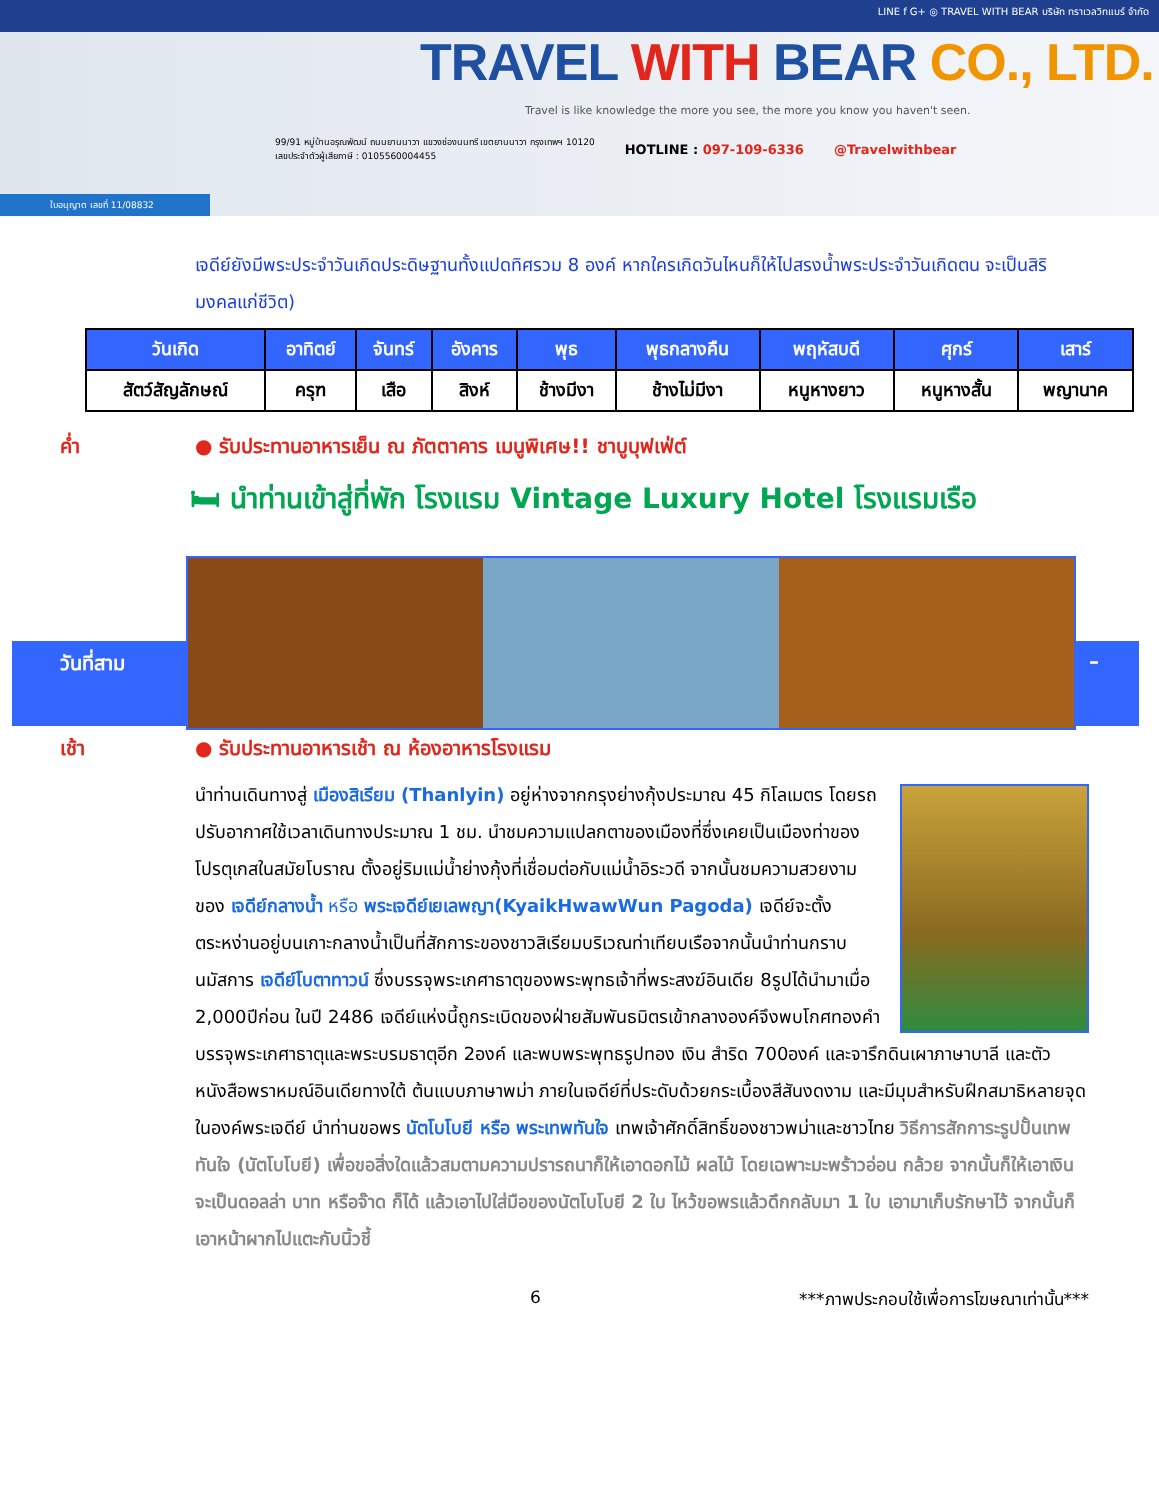LINE f G+ ◎ TRAVEL WITH BEAR บริษัท ทราเวลวิทแบร์ จำกัด
TRAVEL WITH BEAR CO., LTD.
Travel is like knowledge the more you see, the more you know you haven't seen.
99/91 หมู่บ้านอรุณพัฒน์ ถนนยานนาวา แขวงช่องนนทรี เขตยานนาวา กรุงเทพฯ 10120
เลขประจำตัวผู้เสียภาษี : 0105560004455
HOTLINE : 097-109-6336 @Travelwithbear
ใบอนุญาต เลขที่ 11/08832
เจดีย์ยังมีพระประจำวันเกิดประดิษฐานทั้งแปดทิศรวม 8 องค์ หากใครเกิดวันไหนก็ให้ไปสรงน้ำพระประจำวันเกิดตน จะเป็นสิริมงคลแก่ชีวิต)
| วันเกิด | อาทิตย์ | จันทร์ | อังคาร | พุธ | พุธกลางคืน | พฤหัสบดี | ศุกร์ | เสาร์ |
| --- | --- | --- | --- | --- | --- | --- | --- | --- |
| สัตว์สัญลักษณ์ | ครุฑ | เสือ | สิงห์ | ช้างมีงา | ช้างไม่มีงา | หนูหางยาว | หนูหางสั้น | พญานาค |
ค่ำ ● รับประทานอาหารเย็น ณ ภัตตาคาร เมนูพิเศษ!! ชาบูบุฟเฟ่ต์
🛏 นำท่านเข้าสู่ที่พัก โรงแรม Vintage Luxury Hotel โรงแรมเรือ
วันที่สาม –
เช้า ● รับประทานอาหารเช้า ณ ห้องอาหารโรงแรม
นำท่านเดินทางสู่ เมืองสิเรียม (Thanlyin) อยู่ห่างจากกรุงย่างกุ้งประมาณ 45 กิโลเมตร โดยรถปรับอากาศใช้เวลาเดินทางประมาณ 1 ชม. นำชมความแปลกตาของเมืองที่ซึ่งเคยเป็นเมืองท่าของโปรตุเกสในสมัยโบราณ ตั้งอยู่ริมแม่น้ำย่างกุ้งที่เชื่อมต่อกับแม่น้ำอิระวดี จากนั้นชมความสวยงามของ เจดีย์กลางน้ำ หรือ พระเจดีย์เยเลพญา(KyaikHwawWun Pagoda) เจดีย์จะตั้งตระหง่านอยู่บนเกาะกลางน้ำเป็นที่สักการะของชาวสิเรียมบริเวณท่าเทียบเรือจากนั้นนำท่านกราบนมัสการ เจดีย์โบตาทาวน์ ซึ่งบรรจุพระเกศาธาตุของพระพุทธเจ้าที่พระสงฆ์อินเดีย 8รูปได้นำมาเมื่อ 2,000ปีก่อน ในปี 2486 เจดีย์แห่งนี้ถูกระเบิดของฝ่ายสัมพันธมิตรเข้ากลางองค์จึงพบโกศทองคำบรรจุพระเกศาธาตุและพระบรมธาตุอีก 2องค์ และพบพระพุทธรูปทอง เงิน สำริด 700องค์ และจารึกดินเผาภาษาบาลี และตัวหนังสือพราหมณ์อินเดียทางใต้ ต้นแบบภาษาพม่า ภายในเจดีย์ที่ประดับด้วยกระเบื้องสีสันงดงาม และมีมุมสำหรับฝึกสมาธิหลายจุดในองค์พระเจดีย์ นำท่านขอพร นัตโบโบยี หรือ พระเทพทันใจ เทพเจ้าศักดิ์สิทธิ์ของชาวพม่าและชาวไทย วิธีการสักการะรูปปั้นเทพทันใจ (นัตโบโบยี) เพื่อขอสิ่งใดแล้วสมตามความปรารถนาก็ให้เอาดอกไม้ ผลไม้ โดยเฉพาะมะพร้าวอ่อน กล้วย จากนั้นก็ให้เอาเงินจะเป็นดอลล่า บาท หรือจ๊าด ก็ได้ แล้วเอาไปใส่มือของนัตโบโบยี 2 ใบ ไหว้ขอพรแล้วดึกกลับมา 1 ใบ เอามาเก็บรักษาไว้ จากนั้นก็เอาหน้าผากไปแตะกับนิ้วชี้
6 ***ภาพประกอบใช้เพื่อการโฆษณาเท่านั้น***